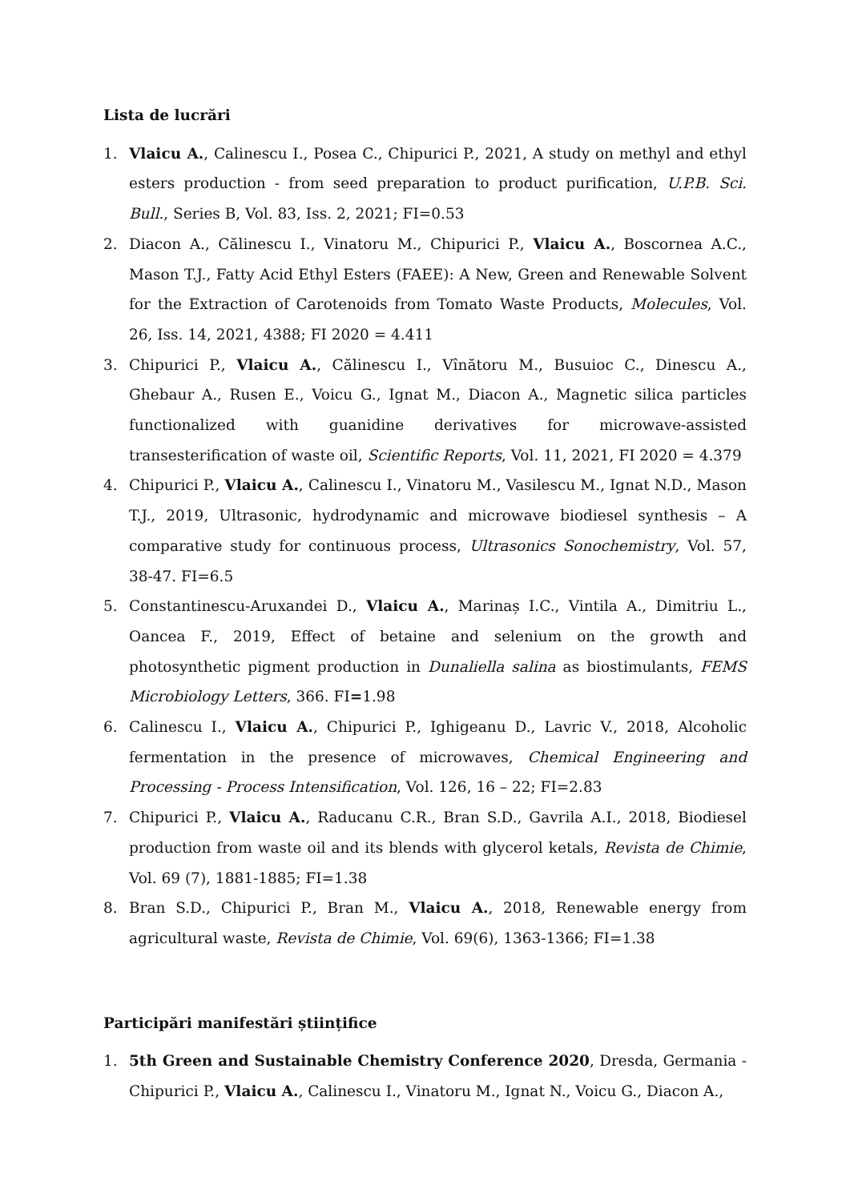Lista de lucrări
1. Vlaicu A., Calinescu I., Posea C., Chipurici P., 2021, A study on methyl and ethyl esters production - from seed preparation to product purification, U.P.B. Sci. Bull., Series B, Vol. 83, Iss. 2, 2021; FI=0.53
2. Diacon A., Călinescu I., Vinatoru M., Chipurici P., Vlaicu A., Boscornea A.C., Mason T.J., Fatty Acid Ethyl Esters (FAEE): A New, Green and Renewable Solvent for the Extraction of Carotenoids from Tomato Waste Products, Molecules, Vol. 26, Iss. 14, 2021, 4388; FI 2020 = 4.411
3. Chipurici P., Vlaicu A., Călinescu I., Vînătoru M., Busuioc C., Dinescu A., Ghebaur A., Rusen E., Voicu G., Ignat M., Diacon A., Magnetic silica particles functionalized with guanidine derivatives for microwave-assisted transesterification of waste oil, Scientific Reports, Vol. 11, 2021, FI 2020 = 4.379
4. Chipurici P., Vlaicu A., Calinescu I., Vinatoru M., Vasilescu M., Ignat N.D., Mason T.J., 2019, Ultrasonic, hydrodynamic and microwave biodiesel synthesis – A comparative study for continuous process, Ultrasonics Sonochemistry, Vol. 57, 38-47. FI=6.5
5. Constantinescu-Aruxandei D., Vlaicu A., Marinaș I.C., Vintila A., Dimitriu L., Oancea F., 2019, Effect of betaine and selenium on the growth and photosynthetic pigment production in Dunaliella salina as biostimulants, FEMS Microbiology Letters, 366. FI=1.98
6. Calinescu I., Vlaicu A., Chipurici P., Ighigeanu D., Lavric V., 2018, Alcoholic fermentation in the presence of microwaves, Chemical Engineering and Processing - Process Intensification, Vol. 126, 16 – 22; FI=2.83
7. Chipurici P., Vlaicu A., Raducanu C.R., Bran S.D., Gavrila A.I., 2018, Biodiesel production from waste oil and its blends with glycerol ketals, Revista de Chimie, Vol. 69 (7), 1881-1885; FI=1.38
8. Bran S.D., Chipurici P., Bran M., Vlaicu A., 2018, Renewable energy from agricultural waste, Revista de Chimie, Vol. 69(6), 1363-1366; FI=1.38
Participări manifestări științifice
1. 5th Green and Sustainable Chemistry Conference 2020, Dresda, Germania - Chipurici P., Vlaicu A., Calinescu I., Vinatoru M., Ignat N., Voicu G., Diacon A.,